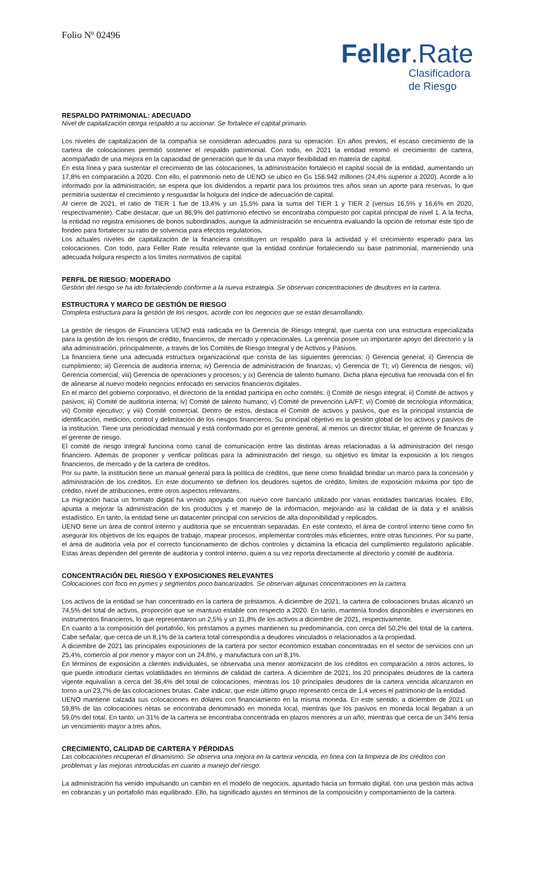Folio Nº 02496
Feller.Rate
Clasificadora
de Riesgo
RESPALDO PATRIMONIAL: ADECUADO
Nivel de capitalización otorga respaldo a su accionar. Se fortalece el capital primario.
Los niveles de capitalización de la compañía se consideran adecuados para su operación. En años previos, el escaso crecimiento de la cartera de colocaciones permitió sostener el respaldo patrimonial. Con todo, en 2021 la entidad retomó el crecimiento de cartera, acompañado de una mejora en la capacidad de generación que le da una mayor flexibilidad en materia de capital.
En esta línea y para sustentar el crecimiento de las colocaciones, la administración fortaleció el capital social de la entidad, aumentando un 17,8% en comparación a 2020. Con ello, el patrimonio neto de UENO se ubicó en Gs 156.942 millones (24,4% superior a 2020). Acorde a lo informado por la administración, se espera que los dividendos a repartir para los próximos tres años sean un aporte para reservas, lo que permitiría sustentar el crecimiento y resguardar la holgura del índice de adecuación de capital.
Al cierre de 2021, el ratio de TIER 1 fue de 13,4% y un 15,5% para la suma del TIER 1 y TIER 2 (versus 16,5% y 16,6% en 2020, respectivamente). Cabe destacar, que un 86,9% del patrimonio efectivo se encontraba compuesto por capital principal de nivel 1. A la fecha, la entidad no registra emisiones de bonos subordinados, aunque la administración se encuentra evaluando la opción de retomar este tipo de fondeo para fortalecer su ratio de solvencia para efectos regulatorios.
Los actuales niveles de capitalización de la financiera constituyen un respaldo para la actividad y el crecimiento esperado para las colocaciones. Con todo, para Feller Rate resulta relevante que la entidad continúe fortaleciendo su base patrimonial, manteniendo una adecuada holgura respecto a los límites normativos de capital.
PERFIL DE RIESGO: MODERADO
Gestión del riesgo se ha ido fortaleciendo conforme a la nueva estrategia. Se observan concentraciones de deudores en la cartera.
ESTRUCTURA Y MARCO DE GESTIÓN DE RIESGO
Completa estructura para la gestión de los riesgos, acorde con los negocios que se están desarrollando.
La gestión de riesgos de Financiera UENO está radicada en la Gerencia de Riesgo Integral, que cuenta con una estructura especializada para la gestión de los riesgos de crédito, financieros, de mercado y operacionales. La gerencia posee un importante apoyo del directorio y la alta administración, principalmente, a través de los Comités de Riesgo Integral y de Activos y Pasivos.
La financiera tiene una adecuada estructura organizacional que consta de las siguientes gerencias: i) Gerencia general; ii) Gerencia de cumplimiento; iii) Gerencia de auditoría interna; iv) Gerencia de administración de finanzas; v) Gerencia de TI; vi) Gerencia de riesgos; vii) Gerencia comercial; viii) Gerencia de operaciones y procesos; y ix) Gerencia de talento humano. Dicha plana ejecutiva fue renovada con el fin de alinearse al nuevo modelo negocios enfocado en servicios financieros digitales.
En el marco del gobierno corporativo, el directorio de la entidad participa en ocho comités: i) Comité de riesgo integral; ii) Comité de activos y pasivos; iii) Comité de auditoría interna; iv) Comité de talento humano; v) Comité de prevención LA/FT; vi) Comité de tecnología informática; vii) Comité ejecutivo; y viii) Comité comercial. Dentro de estos, destaca el Comité de activos y pasivos, que es la principal instancia de identificación, medición, control y delimitación de los riesgos financieros. Su principal objetivo es la gestión global de los activos y pasivos de la institución. Tiene una periodicidad mensual y está conformado por el gerente general, al menos un director titular, el gerente de finanzas y el gerente de riesgo.
El comité de riesgo integral funciona como canal de comunicación entre las distintas áreas relacionadas a la administración del riesgo financiero. Además de proponer y verificar políticas para la administración del riesgo, su objetivo es limitar la exposición a los riesgos financieros, de mercado y de la cartera de créditos.
Por su parte, la institución tiene un manual general para la política de créditos, que tiene como finalidad brindar un marco para la concesión y administración de los créditos. En este documento se definen los deudores sujetos de crédito, límites de exposición máxima por tipo de crédito, nivel de atribuciones, entre otros aspectos relevantes.
La migración hacia un formato digital ha venido apoyada con nuevo core bancario utilizado por varias entidades bancarias locales. Ello, apunta a mejorar la administración de los productos y el manejo de la información, mejorando así la calidad de la data y el análisis estadístico. En tanto, la entidad tiene un datacenter principal con servicios de alta disponibilidad y replicados.
UENO tiene un área de control interno y auditoría que se encuentran separadas. En este contexto, el área de control interno tiene como fin asegurar los objetivos de los equipos de trabajo, mapear procesos, implementar controles más eficientes, entre otras funciones. Por su parte, el área de auditoría vela por el correcto funcionamiento de dichos controles y dictamina la eficacia del cumplimiento regulatorio aplicable. Estas áreas dependen del gerente de auditoría y control interno, quien a su vez reporta directamente al directorio y comité de auditoría.
CONCENTRACIÓN DEL RIESGO Y EXPOSICIONES RELEVANTES
Colocaciones con foco en pymes y segmentos poco bancarizados. Se observan algunas concentraciones en la cartera.
Los activos de la entidad se han concentrado en la cartera de préstamos. A diciembre de 2021, la cartera de colocaciones brutas alcanzó un 74,5% del total de activos, proporción que se mantuvo estable con respecto a 2020. En tanto, mantenía fondos disponibles e inversiones en instrumentos financieros, lo que representaron un 2,5% y un 11,8% de los activos a diciembre de 2021, respectivamente.
En cuanto a la composición del portafolio, los préstamos a pymes mantienen su predominancia, con cerca del 50,2% del total de la cartera. Cabe señalar, que cerca de un 8,1% de la cartera total correspondía a deudores vinculados o relacionados a la propiedad.
A diciembre de 2021 las principales exposiciones de la cartera por sector económico estaban concentradas en el sector de servicios con un 25,4%, comercio al por menor y mayor con un 24,8%, y manufactura con un 8,1%.
En términos de exposición a clientes individuales, se observaba una menor atomización de los créditos en comparación a otros actores, lo que puede introducir ciertas volatilidades en términos de calidad de cartera. A diciembre de 2021, los 20 principales deudores de la cartera vigente equivalían a cerca del 36,4% del total de colocaciones, mientras los 10 principales deudores de la cartera vencida alcanzaron en torno a un 23,7% de las colocaciones brutas. Cabe indicar, que este último grupo representó cerca de 1,4 veces el patrimonio de la entidad.
UENO mantiene calzada sus colocaciones en dólares con financiamiento en la misma moneda. En este sentido, a diciembre de 2021 un 59,8% de las colocaciones netas se encontraba denominado en moneda local, mientras que los pasivos en moneda local llegaban a un 59,0% del total. En tanto, un 31% de la cartera se encontraba concentrada en plazos menores a un año, mientras que cerca de un 34% tenía un vencimiento mayor a tres años.
CRECIMIENTO, CALIDAD DE CARTERA Y PÉRDIDAS
Las colocaciones recuperan el dinamismo. Se observa una mejora en la cartera vencida, en línea con la limpieza de los créditos con problemas y las mejoras introducidas en cuanto a manejo del riesgo.
La administración ha venido impulsando un cambio en el modelo de negocios, apuntado hacia un formato digital, con una gestión más activa en cobranzas y un portafolio más equilibrado. Ello, ha significado ajustes en términos de la composición y comportamiento de la cartera.